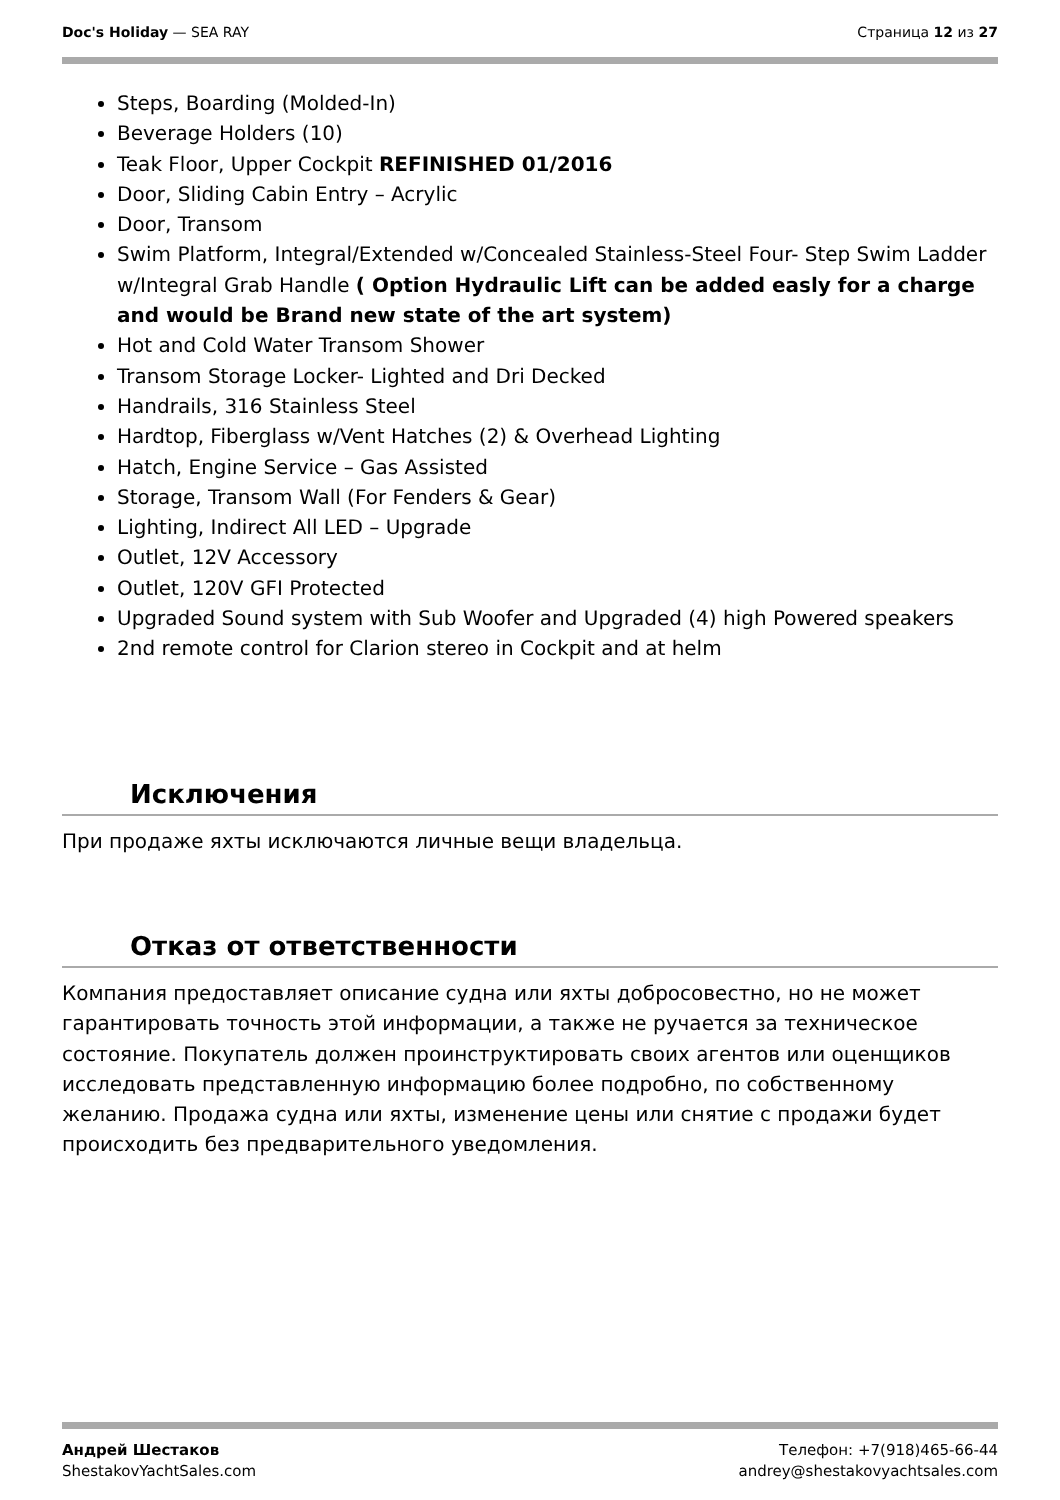Doc's Holiday — SEA RAY Страница 12 из 27
Steps, Boarding (Molded-In)
Beverage Holders (10)
Teak Floor, Upper Cockpit REFINISHED 01/2016
Door, Sliding Cabin Entry – Acrylic
Door, Transom
Swim Platform, Integral/Extended w/Concealed Stainless-Steel Four- Step Swim Ladder w/Integral Grab Handle ( Option Hydraulic Lift can be added easly for a charge and would be Brand new state of the art system)
Hot and Cold Water Transom Shower
Transom Storage Locker- Lighted and Dri Decked
Handrails, 316 Stainless Steel
Hardtop, Fiberglass w/Vent Hatches (2) & Overhead Lighting
Hatch, Engine Service – Gas Assisted
Storage, Transom Wall (For Fenders & Gear)
Lighting, Indirect All LED – Upgrade
Outlet, 12V Accessory
Outlet, 120V GFI Protected
Upgraded Sound system with Sub Woofer and Upgraded (4) high Powered speakers
2nd remote control for Clarion stereo in Cockpit and at helm
Исключения
При продаже яхты исключаются личные вещи владельца.
Отказ от ответственности
Компания предоставляет описание судна или яхты добросовестно, но не может гарантировать точность этой информации, а также не ручается за техническое состояние. Покупатель должен проинструктировать своих агентов или оценщиков исследовать представленную информацию более подробно, по собственному желанию. Продажа судна или яхты, изменение цены или снятие с продажи будет происходить без предварительного уведомления.
Андрей Шестаков
ShestakovYachtSales.com
Телефон: +7(918)465-66-44
andrey@shestakovyachtsales.com